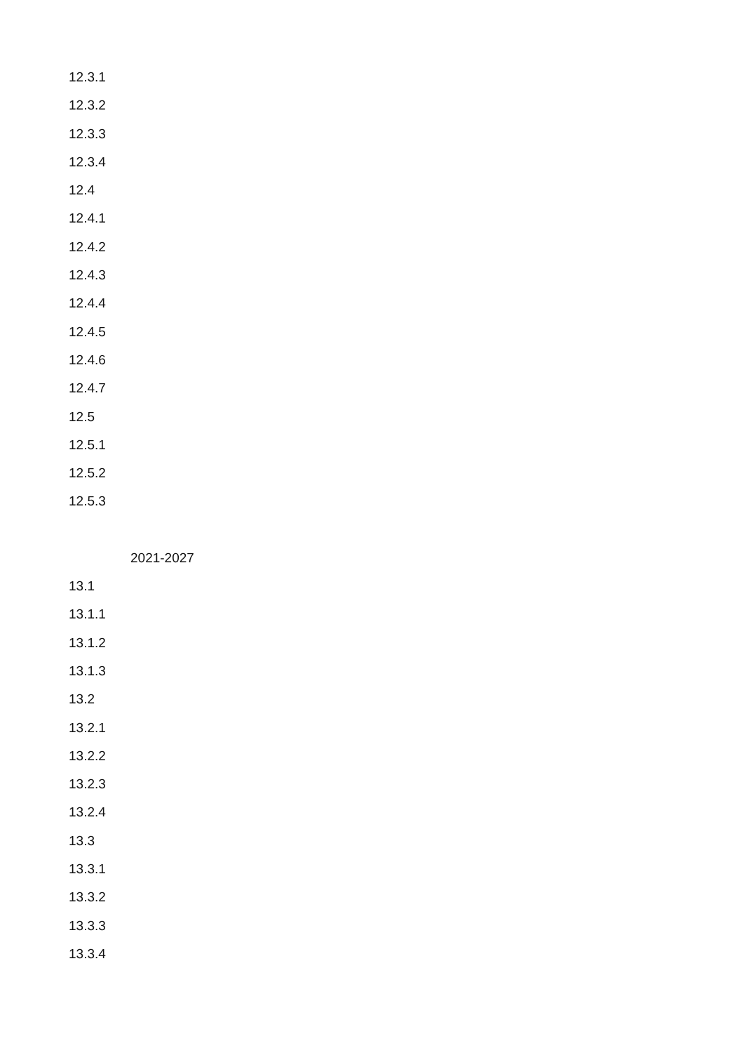12.3.1
12.3.2
12.3.3
12.3.4
12.4
12.4.1
12.4.2
12.4.3
12.4.4
12.4.5
12.4.6
12.4.7
12.5
12.5.1
12.5.2
12.5.3
2021-2027
13.1
13.1.1
13.1.2
13.1.3
13.2
13.2.1
13.2.2
13.2.3
13.2.4
13.3
13.3.1
13.3.2
13.3.3
13.3.4